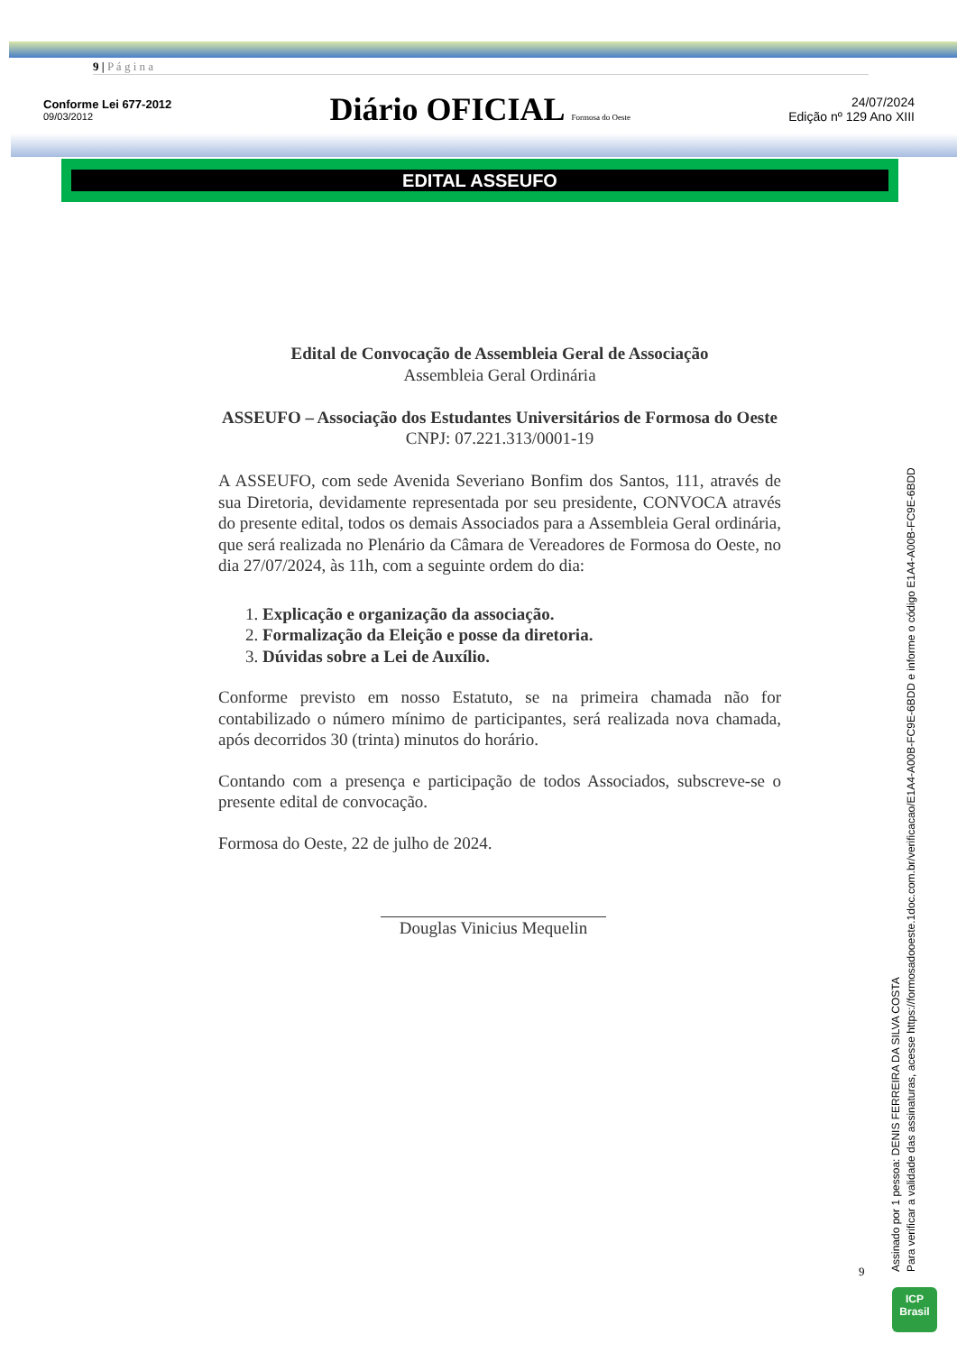9 | P á g i n a
Conforme Lei 677-2012
09/03/2012
Diário OFICIAL Formosa do Oeste
24/07/2024
Edição nº 129 Ano XIII
EDITAL ASSEUFO
Edital de Convocação de Assembleia Geral de Associação
Assembleia Geral Ordinária
ASSEUFO – Associação dos Estudantes Universitários de Formosa do Oeste
CNPJ: 07.221.313/0001-19
A ASSEUFO, com sede Avenida Severiano Bonfim dos Santos, 111, através de sua Diretoria, devidamente representada por seu presidente, CONVOCA através do presente edital, todos os demais Associados para a Assembleia Geral ordinária, que será realizada no Plenário da Câmara de Vereadores de Formosa do Oeste, no dia 27/07/2024, às 11h, com a seguinte ordem do dia:
1. Explicação e organização da associação.
2. Formalização da Eleição e posse da diretoria.
3. Dúvidas sobre a Lei de Auxílio.
Conforme previsto em nosso Estatuto, se na primeira chamada não for contabilizado o número mínimo de participantes, será realizada nova chamada, após decorridos 30 (trinta) minutos do horário.
Contando com a presença e participação de todos Associados, subscreve-se o presente edital de convocação.
Formosa do Oeste, 22 de julho de 2024.
Douglas Vinicius Mequelin
9
Assinado por 1 pessoa: DENIS FERREIRA DA SILVA COSTA
Para verificar a validade das assinaturas, acesse https://formosadooeste.1doc.com.br/verificacao/E1A4-A00B-FC9E-6BDD e informe o código E1A4-A00B-FC9E-6BDD
ICP
Brasil